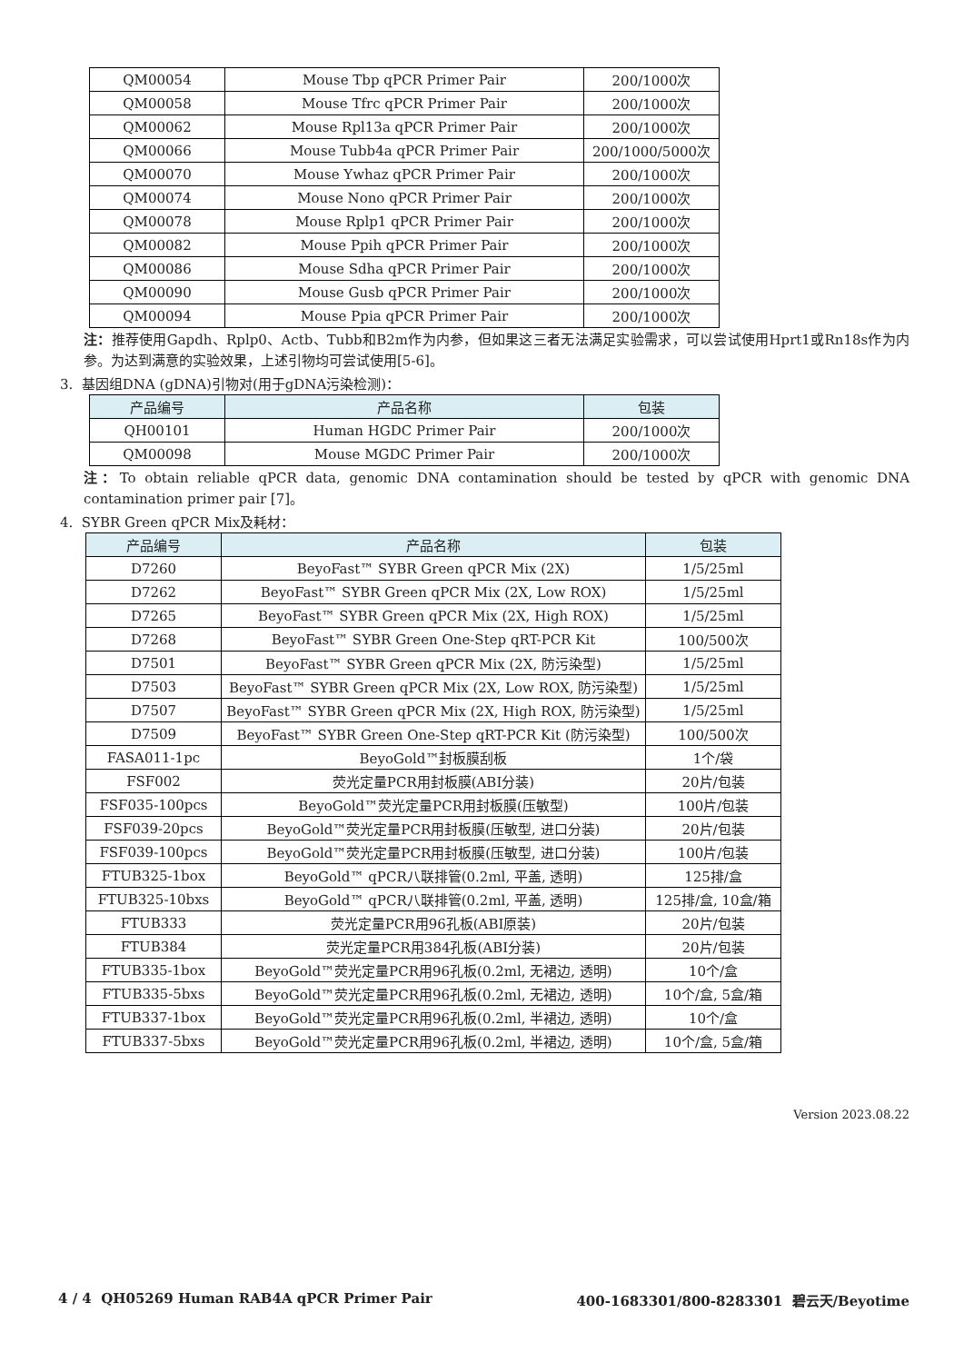| QM00054 | Mouse Tbp qPCR Primer Pair | 200/1000次 |
| QM00058 | Mouse Tfrc qPCR Primer Pair | 200/1000次 |
| QM00062 | Mouse Rpl13a qPCR Primer Pair | 200/1000次 |
| QM00066 | Mouse Tubb4a qPCR Primer Pair | 200/1000/5000次 |
| QM00070 | Mouse Ywhaz qPCR Primer Pair | 200/1000次 |
| QM00074 | Mouse Nono qPCR Primer Pair | 200/1000次 |
| QM00078 | Mouse Rplp1 qPCR Primer Pair | 200/1000次 |
| QM00082 | Mouse Ppih qPCR Primer Pair | 200/1000次 |
| QM00086 | Mouse Sdha qPCR Primer Pair | 200/1000次 |
| QM00090 | Mouse Gusb qPCR Primer Pair | 200/1000次 |
| QM00094 | Mouse Ppia qPCR Primer Pair | 200/1000次 |
注：推荐使用Gapdh、Rplp0、Actb、Tubb和B2m作为内参，但如果这三者无法满足实验需求，可以尝试使用Hprt1或Rn18s作为内参。为达到满意的实验效果，上述引物均可尝试使用[5-6]。
3. 基因组DNA (gDNA)引物对(用于gDNA污染检测)：
| 产品编号 | 产品名称 | 包装 |
| --- | --- | --- |
| QH00101 | Human HGDC Primer Pair | 200/1000次 |
| QM00098 | Mouse MGDC Primer Pair | 200/1000次 |
注：To obtain reliable qPCR data, genomic DNA contamination should be tested by qPCR with genomic DNA contamination primer pair [7]。
4. SYBR Green qPCR Mix及耗材：
| 产品编号 | 产品名称 | 包装 |
| --- | --- | --- |
| D7260 | BeyoFast™ SYBR Green qPCR Mix (2X) | 1/5/25ml |
| D7262 | BeyoFast™ SYBR Green qPCR Mix (2X, Low ROX) | 1/5/25ml |
| D7265 | BeyoFast™ SYBR Green qPCR Mix (2X, High ROX) | 1/5/25ml |
| D7268 | BeyoFast™ SYBR Green One-Step qRT-PCR Kit | 100/500次 |
| D7501 | BeyoFast™ SYBR Green qPCR Mix (2X, 防污染型) | 1/5/25ml |
| D7503 | BeyoFast™ SYBR Green qPCR Mix (2X, Low ROX, 防污染型) | 1/5/25ml |
| D7507 | BeyoFast™ SYBR Green qPCR Mix (2X, High ROX, 防污染型) | 1/5/25ml |
| D7509 | BeyoFast™ SYBR Green One-Step qRT-PCR Kit (防污染型) | 100/500次 |
| FASA011-1pc | BeyoGold™封板膜刮板 | 1个/袋 |
| FSF002 | 荧光定量PCR用封板膜(ABI分装) | 20片/包装 |
| FSF035-100pcs | BeyoGold™荧光定量PCR用封板膜(压敏型) | 100片/包装 |
| FSF039-20pcs | BeyoGold™荧光定量PCR用封板膜(压敏型, 进口分装) | 20片/包装 |
| FSF039-100pcs | BeyoGold™荧光定量PCR用封板膜(压敏型, 进口分装) | 100片/包装 |
| FTUB325-1box | BeyoGold™ qPCR八联排管(0.2ml, 平盖, 透明) | 125排/盒 |
| FTUB325-10bxs | BeyoGold™ qPCR八联排管(0.2ml, 平盖, 透明) | 125排/盒, 10盒/箱 |
| FTUB333 | 荧光定量PCR用96孔板(ABI原装) | 20片/包装 |
| FTUB384 | 荧光定量PCR用384孔板(ABI分装) | 20片/包装 |
| FTUB335-1box | BeyoGold™荧光定量PCR用96孔板(0.2ml, 无裙边, 透明) | 10个/盒 |
| FTUB335-5bxs | BeyoGold™荧光定量PCR用96孔板(0.2ml, 无裙边, 透明) | 10个/盒, 5盒/箱 |
| FTUB337-1box | BeyoGold™荧光定量PCR用96孔板(0.2ml, 半裙边, 透明) | 10个/盒 |
| FTUB337-5bxs | BeyoGold™荧光定量PCR用96孔板(0.2ml, 半裙边, 透明) | 10个/盒, 5盒/箱 |
Version 2023.08.22
4 / 4 QH05269 Human RAB4A qPCR Primer Pair 400-1683301/800-8283301 碧云天/Beyotime